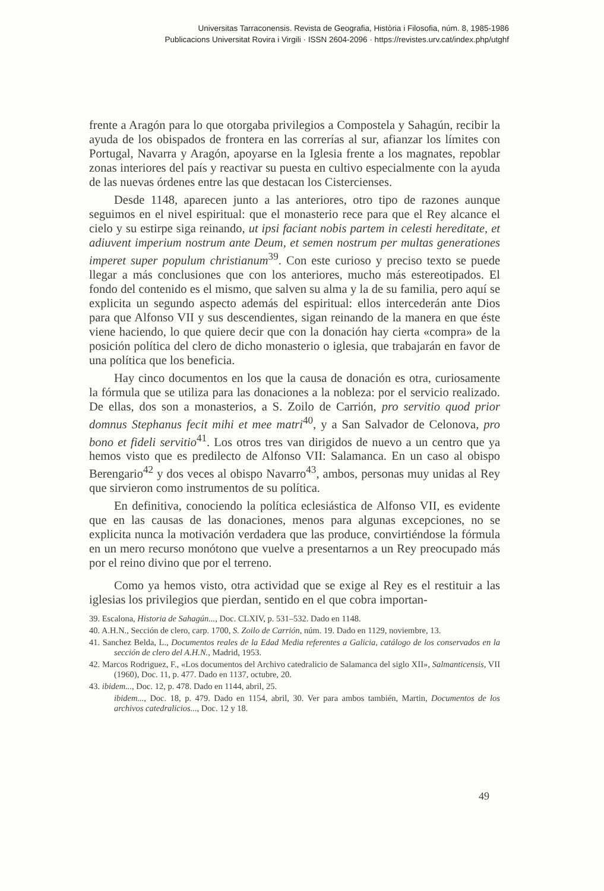Universitas Tarraconensis. Revista de Geografia, Història i Filosofia, núm. 8, 1985-1986
Publicacions Universitat Rovira i Virgili · ISSN 2604-2096 · https://revistes.urv.cat/index.php/utghf
frente a Aragón para lo que otorgaba privilegios a Compostela y Sahagún, recibir la ayuda de los obispados de frontera en las correrías al sur, afianzar los límites con Portugal, Navarra y Aragón, apoyarse en la Iglesia frente a los magnates, repoblar zonas interiores del país y reactivar su puesta en cultivo especialmente con la ayuda de las nuevas órdenes entre las que destacan los Cistercienses.
Desde 1148, aparecen junto a las anteriores, otro tipo de razones aunque seguimos en el nivel espiritual: que el monasterio rece para que el Rey alcance el cielo y su estirpe siga reinando, ut ipsi faciant nobis partem in celesti hereditate, et adiuvent imperium nostrum ante Deum, et semen nostrum per multas generationes imperet super populum christianum<sup>39</sup>. Con este curioso y preciso texto se puede llegar a más conclusiones que con los anteriores, mucho más estereotipados. El fondo del contenido es el mismo, que salven su alma y la de su familia, pero aquí se explicita un segundo aspecto además del espiritual: ellos intercederán ante Dios para que Alfonso VII y sus descendientes, sigan reinando de la manera en que éste viene haciendo, lo que quiere decir que con la donación hay cierta «compra» de la posición política del clero de dicho monasterio o iglesia, que trabajarán en favor de una política que los beneficia.
Hay cinco documentos en los que la causa de donación es otra, curiosamente la fórmula que se utiliza para las donaciones a la nobleza: por el servicio realizado. De ellas, dos son a monasterios, a S. Zoilo de Carrión, pro servitio quod prior domnus Stephanus fecit mihi et mee matri<sup>40</sup>, y a San Salvador de Celonova, pro bono et fideli servitio<sup>41</sup>. Los otros tres van dirigidos de nuevo a un centro que ya hemos visto que es predilecto de Alfonso VII: Salamanca. En un caso al obispo Berengario<sup>42</sup> y dos veces al obispo Navarro<sup>43</sup>, ambos, personas muy unidas al Rey que sirvieron como instrumentos de su política.
En definitiva, conociendo la política eclesiástica de Alfonso VII, es evidente que en las causas de las donaciones, menos para algunas excepciones, no se explicita nunca la motivación verdadera que las produce, convirtiéndose la fórmula en un mero recurso monótono que vuelve a presentarnos a un Rey preocupado más por el reino divino que por el terreno.
Como ya hemos visto, otra actividad que se exige al Rey es el restituir a las iglesias los privilegios que pierdan, sentido en el que cobra importan-
39. Escalona, Historia de Sahagún..., Doc. CLXIV, p. 531–532. Dado en 1148.
40. A.H.N., Sección de clero, carp. 1700, S. Zoilo de Carrión, núm. 19. Dado en 1129, noviembre, 13.
41. Sanchez Belda, L., Documentos reales de la Edad Media referentes a Galicia, catálogo de los conservados en la sección de clero del A.H.N., Madrid, 1953.
42. Marcos Rodriguez, F., «Los documentos del Archivo catedralicio de Salamanca del siglo XII», Salmanticensis, VII (1960), Doc. 11, p. 477. Dado en 1137, octubre, 20.
43. ibidem..., Doc. 12, p. 478. Dado en 1144, abril, 25.
ibidem..., Doc. 18, p. 479. Dado en 1154, abril, 30. Ver para ambos también, Martin, Documentos de los archivos catedralicios..., Doc. 12 y 18.
49